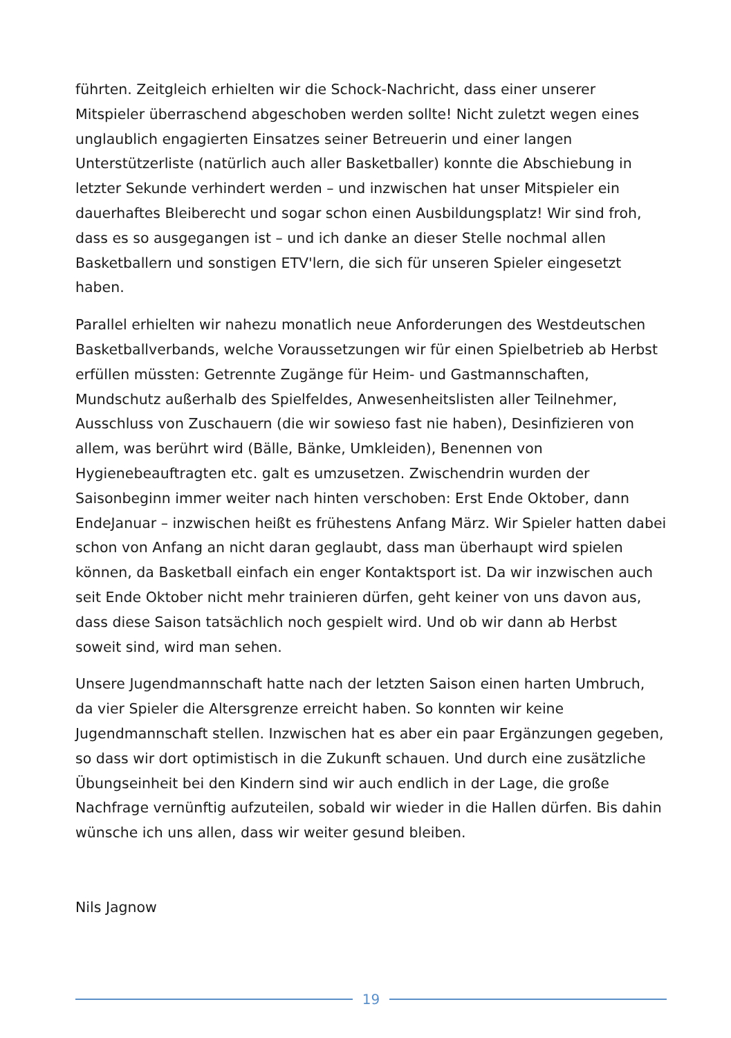führten. Zeitgleich erhielten wir die Schock-Nachricht, dass einer unserer Mitspieler überraschend abgeschoben werden sollte! Nicht zuletzt wegen eines unglaublich engagierten Einsatzes seiner Betreuerin und einer langen Unterstützerliste (natürlich auch aller Basketballer) konnte die Abschiebung in letzter Sekunde verhindert werden – und inzwischen hat unser Mitspieler ein dauerhaftes Bleiberecht und sogar schon einen Ausbildungsplatz! Wir sind froh, dass es so ausgegangen ist – und ich danke an dieser Stelle nochmal allen Basketballern und sonstigen ETV'lern, die sich für unseren Spieler eingesetzt haben.
Parallel erhielten wir nahezu monatlich neue Anforderungen des Westdeutschen Basketballverbands, welche Voraussetzungen wir für einen Spielbetrieb ab Herbst erfüllen müssten: Getrennte Zugänge für Heim- und Gastmannschaften, Mundschutz außerhalb des Spielfeldes, Anwesenheitslisten aller Teilnehmer, Ausschluss von Zuschauern (die wir sowieso fast nie haben), Desinfizieren von allem, was berührt wird (Bälle, Bänke, Umkleiden), Benennen von Hygienebeauftragten etc. galt es umzusetzen. Zwischendrin wurden der Saisonbeginn immer weiter nach hinten verschoben: Erst Ende Oktober, dann EndeJanuar – inzwischen heißt es frühestens Anfang März. Wir Spieler hatten dabei schon von Anfang an nicht daran geglaubt, dass man überhaupt wird spielen können, da Basketball einfach ein enger Kontaktsport ist. Da wir inzwischen auch seit Ende Oktober nicht mehr trainieren dürfen, geht keiner von uns davon aus, dass diese Saison tatsächlich noch gespielt wird. Und ob wir dann ab Herbst soweit sind, wird man sehen.
Unsere Jugendmannschaft hatte nach der letzten Saison einen harten Umbruch, da vier Spieler die Altersgrenze erreicht haben. So konnten wir keine Jugendmannschaft stellen. Inzwischen hat es aber ein paar Ergänzungen gegeben, so dass wir dort optimistisch in die Zukunft schauen. Und durch eine zusätzliche Übungseinheit bei den Kindern sind wir auch endlich in der Lage, die große Nachfrage vernünftig aufzuteilen, sobald wir wieder in die Hallen dürfen. Bis dahin wünsche ich uns allen, dass wir weiter gesund bleiben.
Nils Jagnow
19